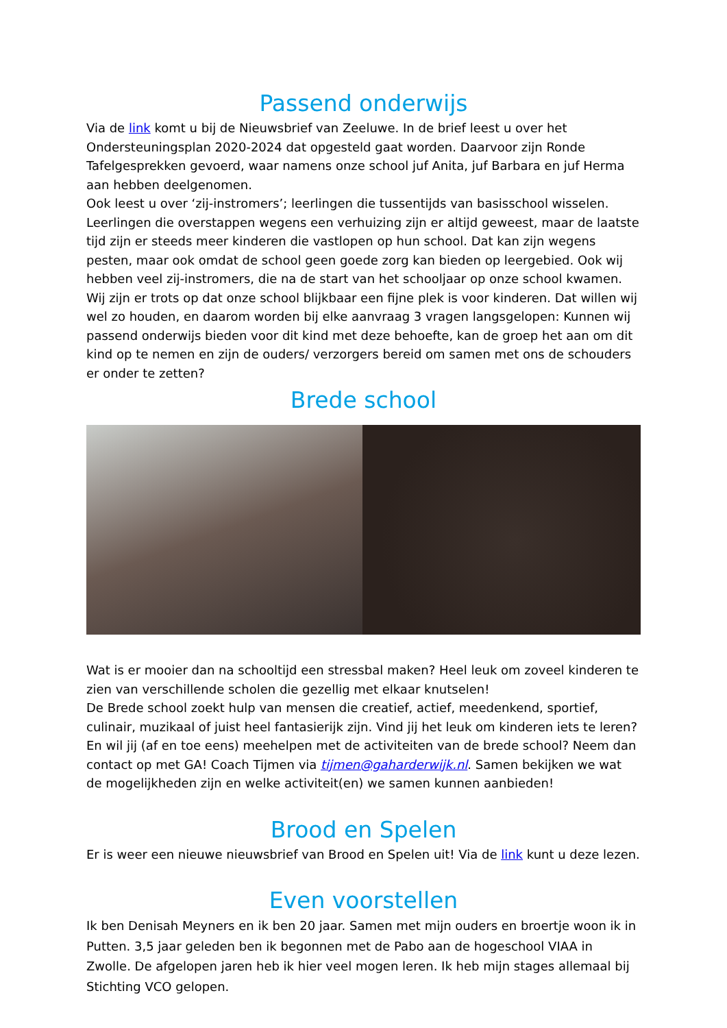Passend onderwijs
Via de link komt u bij de Nieuwsbrief van Zeeluwe. In de brief leest u over het Ondersteuningsplan 2020-2024 dat opgesteld gaat worden. Daarvoor zijn Ronde Tafelgesprekken gevoerd, waar namens onze school juf Anita, juf Barbara en juf Herma aan hebben deelgenomen.
Ook leest u over ‘zij-instromers’; leerlingen die tussentijds van basisschool wisselen. Leerlingen die overstappen wegens een verhuizing zijn er altijd geweest, maar de laatste tijd zijn er steeds meer kinderen die vastlopen op hun school. Dat kan zijn wegens pesten, maar ook omdat de school geen goede zorg kan bieden op leergebied. Ook wij hebben veel zij-instromers, die na de start van het schooljaar op onze school kwamen. Wij zijn er trots op dat onze school blijkbaar een fijne plek is voor kinderen. Dat willen wij wel zo houden, en daarom worden bij elke aanvraag 3 vragen langsgelopen: Kunnen wij passend onderwijs bieden voor dit kind met deze behoefte, kan de groep het aan om dit kind op te nemen en zijn de ouders/ verzorgers bereid om samen met ons de schouders er onder te zetten?
Brede school
Wat is er mooier dan na schooltijd een stressbal maken? Heel leuk om zoveel kinderen te zien van verschillende scholen die gezellig met elkaar knutselen!
De Brede school zoekt hulp van mensen die creatief, actief, meedenkend, sportief, culinair, muzikaal of juist heel fantasierijk zijn. Vind jij het leuk om kinderen iets te leren? En wil jij (af en toe eens) meehelpen met de activiteiten van de brede school? Neem dan contact op met GA! Coach Tijmen via tijmen@gaharderwijk.nl. Samen bekijken we wat de mogelijkheden zijn en welke activiteit(en) we samen kunnen aanbieden!
Brood en Spelen
Er is weer een nieuwe nieuwsbrief van Brood en Spelen uit! Via de link kunt u deze lezen.
Even voorstellen
Ik ben Denisah Meyners en ik ben 20 jaar. Samen met mijn ouders en broertje woon ik in Putten. 3,5 jaar geleden ben ik begonnen met de Pabo aan de hogeschool VIAA in Zwolle. De afgelopen jaren heb ik hier veel mogen leren. Ik heb mijn stages allemaal bij Stichting VCO gelopen.